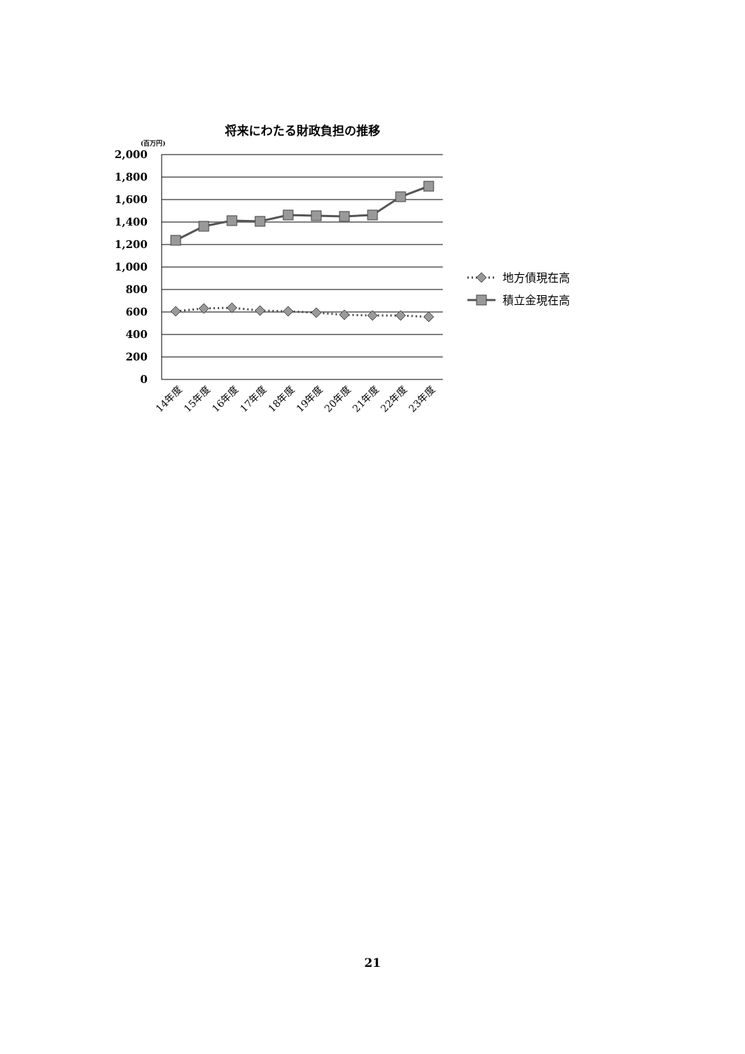将来にわたる財政負担の推移
(百万円)
2,000
1,800
1,600
1,400
1,200
1,000
800
600
400
200
0
14年度
15年度
16年度
17年度
18年度
19年度
20年度
21年度
22年度
23年度
地方債現在高
積立金現在高
21